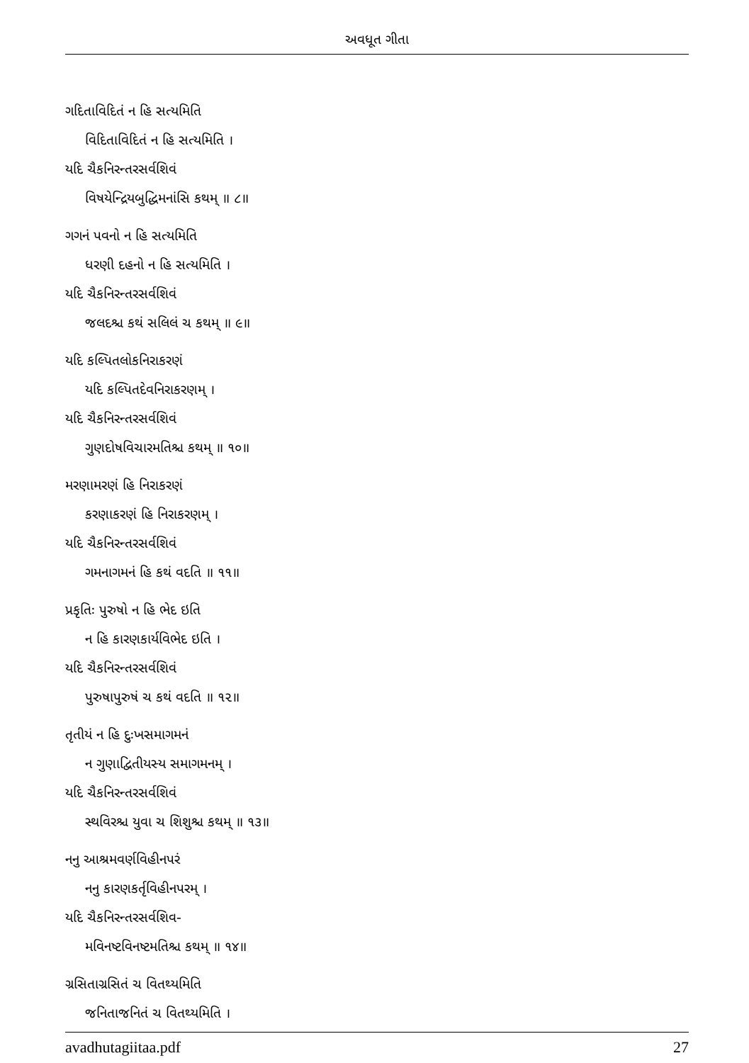અવધૂત ગીતા
ગદિતાવિદિતં ન હિ સત્યમિતિ
વિદિતાવિદિતં ન હિ સત્યમિતિ ।
યદિ ચૈકનિરન્તરસર્વશિવં
વિષયેન્દ્રિયબુદ્ધિમનાંસિ કથમ્ ॥ ૮॥
ગગનં પવનો ન હિ સત્યમિતિ
ધરણી દહનો ન હિ સત્યમિતિ ।
યદિ ચૈકનિરન્તરસર્વશિવં
જલદશ્ચ કથં સલિલં ચ કથમ્ ॥ ૯॥
યદિ કલ્પિતલોકનિરાકરણં
યદિ કલ્પિતદેવનિરાકરણમ્ ।
યદિ ચૈકનિરન્તરસર્વશિવં
ગુણદોષવિચારમતિશ્ચ કથમ્ ॥ ૧૦॥
મરણામરણં હિ નિરાકરણં
કરણાકરણં હિ નિરાકરણમ્ ।
યદિ ચૈકનિરન્તરસર્વશિવં
ગમનાગમનં હિ કથં વદતિ ॥ ૧૧॥
પ્રકૃતિઃ પુરુષો ન હિ ભેદ ઇતિ
ન હિ કારણકાર્યવિભેદ ઇતિ ।
યદિ ચૈકનિરન્તરસર્વશિવં
પુરુષાપુરુષં ચ કથં વદતિ ॥ ૧૨॥
તૃતીયં ન હિ દુઃખસમાગમનં
ન ગુણાદ્વિતીયસ્ય સમાગમનમ્ ।
યદિ ચૈકનિરન્તરસર્વશિવં
સ્થવિરશ્ચ યુવા ચ શિશુશ્ચ કથમ્ ॥ ૧૩॥
નનુ આશ્રમવર્ણવિહીનપરં
નનુ કારણકર્તૃવિહીનપરમ્ ।
યદિ ચૈકનિરન્તરસર્વશિવ-
મવિનષ્ટવિનષ્ટમતિશ્ચ કથમ્ ॥ ૧૪॥
ગ્રસિતાગ્રસિતં ચ વિતથ્યમિતિ
જનિતાજનિતં ચ વિતથ્યમિતિ ।
avadhutagiitaa.pdf 27